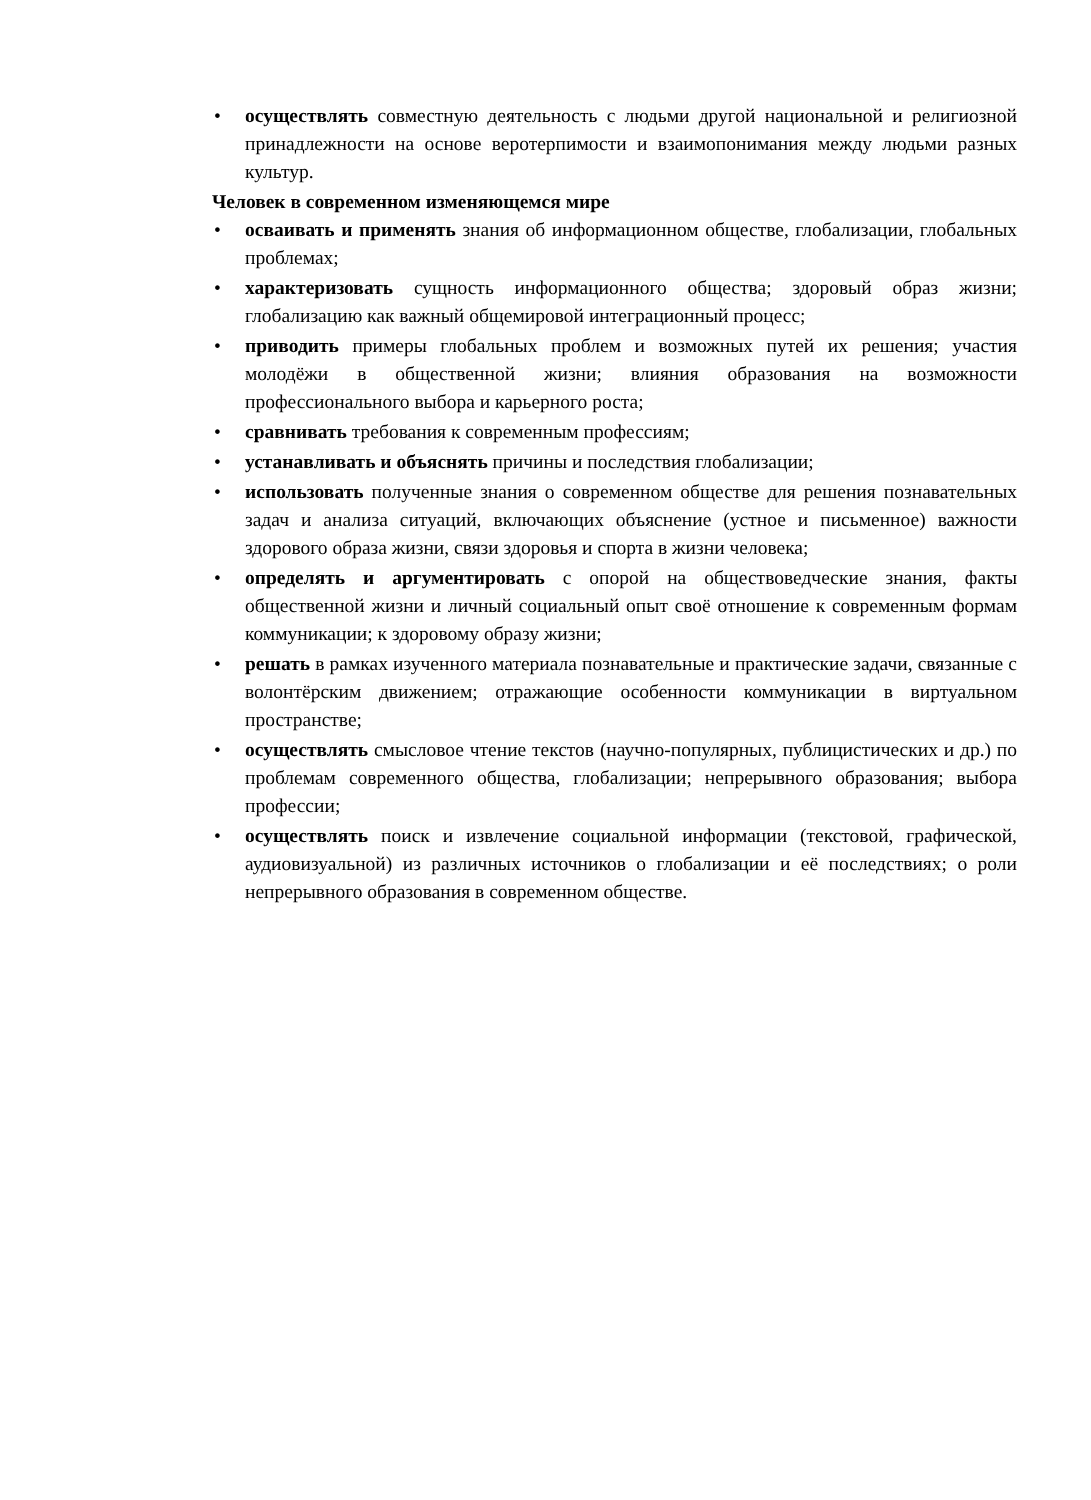• осуществлять совместную деятельность с людьми другой национальной и религиозной принадлежности на основе веротерпимости и взаимопонимания между людьми разных культур.
Человек в современном изменяющемся мире
• осваивать и применять знания об информационном обществе, глобализации, глобальных проблемах;
• характеризовать сущность информационного общества; здоровый образ жизни; глобализацию как важный общемировой интеграционный процесс;
• приводить примеры глобальных проблем и возможных путей их решения; участия молодёжи в общественной жизни; влияния образования на возможности профессионального выбора и карьерного роста;
• сравнивать требования к современным профессиям;
• устанавливать и объяснять причины и последствия глобализации;
• использовать полученные знания о современном обществе для решения познавательных задач и анализа ситуаций, включающих объяснение (устное и письменное) важности здорового образа жизни, связи здоровья и спорта в жизни человека;
• определять и аргументировать с опорой на обществоведческие знания, факты общественной жизни и личный социальный опыт своё отношение к современным формам коммуникации; к здоровому образу жизни;
• решать в рамках изученного материала познавательные и практические задачи, связанные с волонтёрским движением; отражающие особенности коммуникации в виртуальном пространстве;
• осуществлять смысловое чтение текстов (научно-популярных, публицистических и др.) по проблемам современного общества, глобализации; непрерывного образования; выбора профессии;
• осуществлять поиск и извлечение социальной информации (текстовой, графической, аудиовизуальной) из различных источников о глобализации и её последствиях; о роли непрерывного образования в современном обществе.